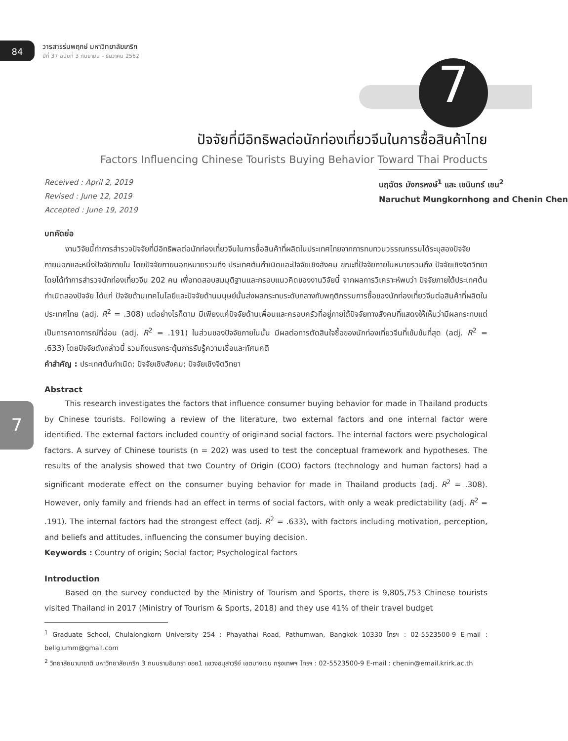84
วารสารร่มพฤกษ์ มหาวิทยาลัยเกริก
ปีที่ 37 ฉบับที่ 3 กันยายน – ธันวาคม 2562
7
ปัจจัยที่มีอิทธิพลต่อนักท่องเที่ยวจีนในการซื้อสินค้าไทย
Factors Influencing Chinese Tourists Buying Behavior Toward Thai Products
Received : April 2, 2019
Revised : June 12, 2019
Accepted : June 19, 2019
นฤฉัตร มังกรหงษ์<sup>1</sup> และ เชนินทร์ เชน<sup>2</sup>
Naruchut Mungkornhong and Chenin Chen
บทคัดย่อ
งานวิจัยนี้ทำการสำรวจปัจจัยที่มีอิทธิพลต่อนักท่องเที่ยวจีนในการซื้อสินค้าที่ผลิตในประเทศไทยจากการทบทวนวรรณกรรมได้ระบุสองปัจจัยภายนอกและหนึ่งปัจจัยภายใน โดยปัจจัยภายนอกหมายรวมถึง ประเทศต้นกำเนิดและปัจจัยเชิงสังคม ขณะที่ปัจจัยภายในหมายรวมถึง ปัจจัยเชิงจิตวิทยา โดยได้ทำการสำรวจนักท่องเที่ยวจีน 202 คน เพื่อทดสอบสมมุติฐานและกรอบแนวคิดของงานวิจัยนี้ จากผลการวิเคราะห์พบว่า ปัจจัยภายใต้ประเทศต้นกำเนิดสองปัจจัย ได้แก่ ปัจจัยด้านเทคโนโลยีและปัจจัยด้านมนุษย์นั้นส่งผลกระทบระดับกลางกับพฤติกรรมการซื้อของนักท่องเที่ยวจีนต่อสินค้าที่ผลิตในประเทศไทย (adj. R<sup>2</sup> = .308) แต่อย่างไรก็ตาม มีเพียงแค่ปัจจัยด้านเพื่อนและครอบครัวที่อยู่ภายใต้ปัจจัยทางสังคมที่แสดงให้เห็นว่ามีผลกระทบแต่เป็นการคาดการณ์ที่อ่อน (adj. R<sup>2</sup> = .191) ในส่วนของปัจจัยภายในนั้น มีผลต่อการตัดสินใจซื้อของนักท่องเที่ยวจีนที่เข้มข้นที่สุด (adj. R<sup>2</sup> = .633) โดยปัจจัยดังกล่าวนี้ รวมถึงแรงกระตุ้นการรับรู้ความเชื่อและทัศนคติ
คำสำคัญ : ประเทศต้นกำเนิด; ปัจจัยเชิงสังคม; ปัจจัยเชิงจิตวิทยา
Abstract
This research investigates the factors that influence consumer buying behavior for made in Thailand products by Chinese tourists. Following a review of the literature, two external factors and one internal factor were identified. The external factors included country of originand social factors. The internal factors were psychological factors. A survey of Chinese tourists (n = 202) was used to test the conceptual framework and hypotheses. The results of the analysis showed that two Country of Origin (COO) factors (technology and human factors) had a significant moderate effect on the consumer buying behavior for made in Thailand products (adj. R<sup>2</sup> = .308). However, only family and friends had an effect in terms of social factors, with only a weak predictability (adj. R<sup>2</sup> = .191). The internal factors had the strongest effect (adj. R<sup>2</sup> = .633), with factors including motivation, perception, and beliefs and attitudes, influencing the consumer buying decision.
Keywords : Country of origin; Social factor; Psychological factors
Introduction
Based on the survey conducted by the Ministry of Tourism and Sports, there is 9,805,753 Chinese tourists visited Thailand in 2017 (Ministry of Tourism & Sports, 2018) and they use 41% of their travel budget
<sup>1</sup> Graduate School, Chulalongkorn University 254 : Phayathai Road, Pathumwan, Bangkok 10330 โทรฯ : 02-5523500-9 E-mail : bellgiumm@gmail.com
<sup>2</sup> วิทยาลัยนานาชาติ มหาวิทยาลัยเกริก 3 ถนนรามอินทรา ซอย1 แขวงอนุสาวรีย์ เขตบางเขน กรุงเทพฯ โทรฯ : 02-5523500-9 E-mail : chenin@email.krirk.ac.th
7